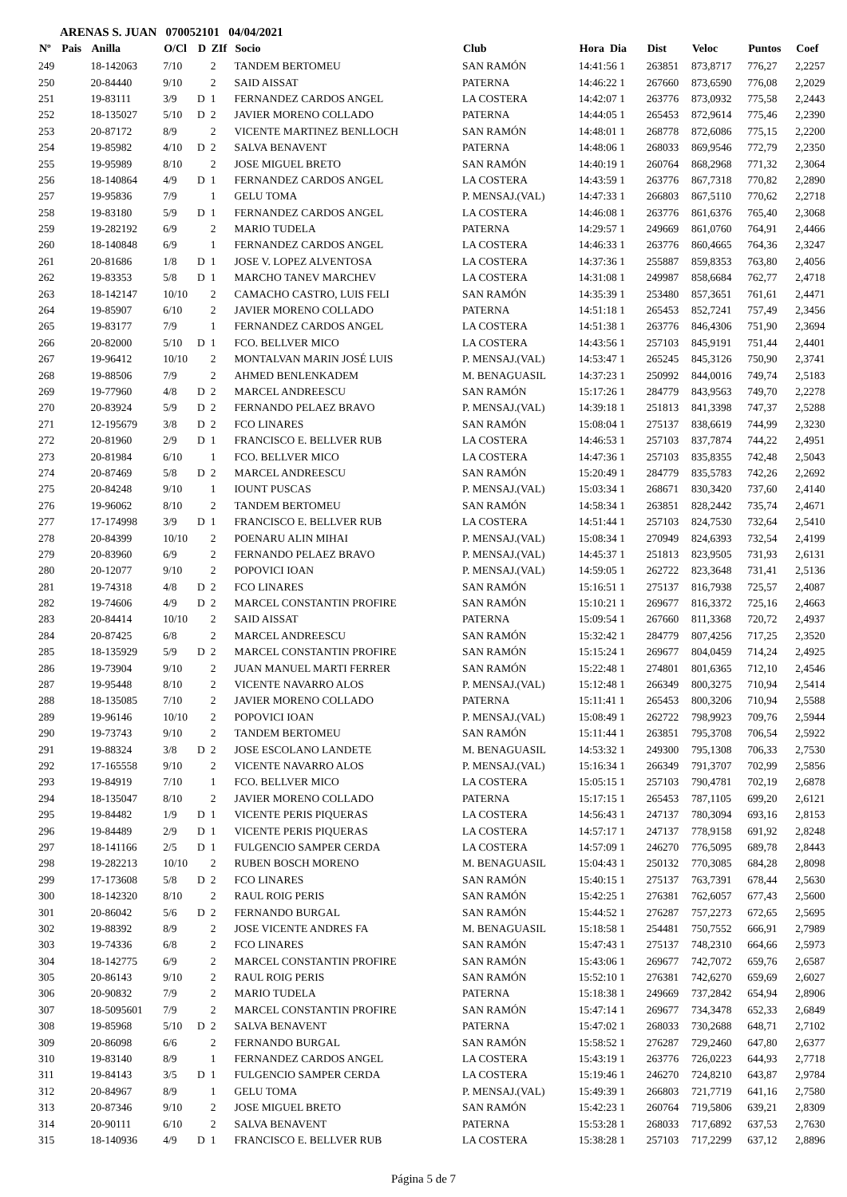ARENAS S. JUAN 070052101 04/04/2021
| Nº | Pais | Anilla | O/Cl | D | ZIf | Socio | Club | Hora Dia | Dist | Veloc | Puntos | Coef |
| --- | --- | --- | --- | --- | --- | --- | --- | --- | --- | --- | --- | --- |
| 249 | | 18-142063 | 7/10 | | 2 | TANDEM BERTOMEU | SAN RAMÓN | 14:41:56 1 | 263851 | 873,8717 | 776,27 | 2,2257 |
| 250 | | 20-84440 | 9/10 | | 2 | SAID AISSAT | PATERNA | 14:46:22 1 | 267660 | 873,6590 | 776,08 | 2,2029 |
| 251 | | 19-83111 | 3/9 | D | 1 | FERNANDEZ CARDOS ANGEL | LA COSTERA | 14:42:07 1 | 263776 | 873,0932 | 775,58 | 2,2443 |
| 252 | | 18-135027 | 5/10 | D | 2 | JAVIER MORENO COLLADO | PATERNA | 14:44:05 1 | 265453 | 872,9614 | 775,46 | 2,2390 |
| 253 | | 20-87172 | 8/9 | | 2 | VICENTE MARTINEZ BENLLOCH | SAN RAMÓN | 14:48:01 1 | 268778 | 872,6086 | 775,15 | 2,2200 |
| 254 | | 19-85982 | 4/10 | D | 2 | SALVA BENAVENT | PATERNA | 14:48:06 1 | 268033 | 869,9546 | 772,79 | 2,2350 |
| 255 | | 19-95989 | 8/10 | | 2 | JOSE MIGUEL BRETO | SAN RAMÓN | 14:40:19 1 | 260764 | 868,2968 | 771,32 | 2,3064 |
| 256 | | 18-140864 | 4/9 | D | 1 | FERNANDEZ CARDOS ANGEL | LA COSTERA | 14:43:59 1 | 263776 | 867,7318 | 770,82 | 2,2890 |
| 257 | | 19-95836 | 7/9 | | 1 | GELU TOMA | P. MENSAJ.(VAL) | 14:47:33 1 | 266803 | 867,5110 | 770,62 | 2,2718 |
| 258 | | 19-83180 | 5/9 | D | 1 | FERNANDEZ CARDOS ANGEL | LA COSTERA | 14:46:08 1 | 263776 | 861,6376 | 765,40 | 2,3068 |
| 259 | | 19-282192 | 6/9 | | 2 | MARIO TUDELA | PATERNA | 14:29:57 1 | 249669 | 861,0760 | 764,91 | 2,4466 |
| 260 | | 18-140848 | 6/9 | | 1 | FERNANDEZ CARDOS ANGEL | LA COSTERA | 14:46:33 1 | 263776 | 860,4665 | 764,36 | 2,3247 |
| 261 | | 20-81686 | 1/8 | D | 1 | JOSE V. LOPEZ ALVENTOSA | LA COSTERA | 14:37:36 1 | 255887 | 859,8353 | 763,80 | 2,4056 |
| 262 | | 19-83353 | 5/8 | D | 1 | MARCHO TANEV MARCHEV | LA COSTERA | 14:31:08 1 | 249987 | 858,6684 | 762,77 | 2,4718 |
| 263 | | 18-142147 | 10/10 | | 2 | CAMACHO CASTRO, LUIS FELI | SAN RAMÓN | 14:35:39 1 | 253480 | 857,3651 | 761,61 | 2,4471 |
| 264 | | 19-85907 | 6/10 | | 2 | JAVIER MORENO COLLADO | PATERNA | 14:51:18 1 | 265453 | 852,7241 | 757,49 | 2,3456 |
| 265 | | 19-83177 | 7/9 | | 1 | FERNANDEZ CARDOS ANGEL | LA COSTERA | 14:51:38 1 | 263776 | 846,4306 | 751,90 | 2,3694 |
| 266 | | 20-82000 | 5/10 | D | 1 | FCO. BELLVER MICO | LA COSTERA | 14:43:56 1 | 257103 | 845,9191 | 751,44 | 2,4401 |
| 267 | | 19-96412 | 10/10 | | 2 | MONTALVAN MARIN JOSÉ LUIS | P. MENSAJ.(VAL) | 14:53:47 1 | 265245 | 845,3126 | 750,90 | 2,3741 |
| 268 | | 19-88506 | 7/9 | | 2 | AHMED BENLENKADEM | M. BENAGUASIL | 14:37:23 1 | 250992 | 844,0016 | 749,74 | 2,5183 |
| 269 | | 19-77960 | 4/8 | D | 2 | MARCEL ANDREESCU | SAN RAMÓN | 15:17:26 1 | 284779 | 843,9563 | 749,70 | 2,2278 |
| 270 | | 20-83924 | 5/9 | D | 2 | FERNANDO PELAEZ BRAVO | P. MENSAJ.(VAL) | 14:39:18 1 | 251813 | 841,3398 | 747,37 | 2,5288 |
| 271 | | 12-195679 | 3/8 | D | 2 | FCO LINARES | SAN RAMÓN | 15:08:04 1 | 275137 | 838,6619 | 744,99 | 2,3230 |
| 272 | | 20-81960 | 2/9 | D | 1 | FRANCISCO E. BELLVER RUB | LA COSTERA | 14:46:53 1 | 257103 | 837,7874 | 744,22 | 2,4951 |
| 273 | | 20-81984 | 6/10 | | 1 | FCO. BELLVER MICO | LA COSTERA | 14:47:36 1 | 257103 | 835,8355 | 742,48 | 2,5043 |
| 274 | | 20-87469 | 5/8 | D | 2 | MARCEL ANDREESCU | SAN RAMÓN | 15:20:49 1 | 284779 | 835,5783 | 742,26 | 2,2692 |
| 275 | | 20-84248 | 9/10 | | 1 | IOUNT PUSCAS | P. MENSAJ.(VAL) | 15:03:34 1 | 268671 | 830,3420 | 737,60 | 2,4140 |
| 276 | | 19-96062 | 8/10 | | 2 | TANDEM BERTOMEU | SAN RAMÓN | 14:58:34 1 | 263851 | 828,2442 | 735,74 | 2,4671 |
| 277 | | 17-174998 | 3/9 | D | 1 | FRANCISCO E. BELLVER RUB | LA COSTERA | 14:51:44 1 | 257103 | 824,7530 | 732,64 | 2,5410 |
| 278 | | 20-84399 | 10/10 | | 2 | POENARU ALIN MIHAI | P. MENSAJ.(VAL) | 15:08:34 1 | 270949 | 824,6393 | 732,54 | 2,4199 |
| 279 | | 20-83960 | 6/9 | | 2 | FERNANDO PELAEZ BRAVO | P. MENSAJ.(VAL) | 14:45:37 1 | 251813 | 823,9505 | 731,93 | 2,6131 |
| 280 | | 20-12077 | 9/10 | | 2 | POPOVICI IOAN | P. MENSAJ.(VAL) | 14:59:05 1 | 262722 | 823,3648 | 731,41 | 2,5136 |
| 281 | | 19-74318 | 4/8 | D | 2 | FCO LINARES | SAN RAMÓN | 15:16:51 1 | 275137 | 816,7938 | 725,57 | 2,4087 |
| 282 | | 19-74606 | 4/9 | D | 2 | MARCEL CONSTANTIN PROFIRE | SAN RAMÓN | 15:10:21 1 | 269677 | 816,3372 | 725,16 | 2,4663 |
| 283 | | 20-84414 | 10/10 | | 2 | SAID AISSAT | PATERNA | 15:09:54 1 | 267660 | 811,3368 | 720,72 | 2,4937 |
| 284 | | 20-87425 | 6/8 | | 2 | MARCEL ANDREESCU | SAN RAMÓN | 15:32:42 1 | 284779 | 807,4256 | 717,25 | 2,3520 |
| 285 | | 18-135929 | 5/9 | D | 2 | MARCEL CONSTANTIN PROFIRE | SAN RAMÓN | 15:15:24 1 | 269677 | 804,0459 | 714,24 | 2,4925 |
| 286 | | 19-73904 | 9/10 | | 2 | JUAN MANUEL MARTI FERRER | SAN RAMÓN | 15:22:48 1 | 274801 | 801,6365 | 712,10 | 2,4546 |
| 287 | | 19-95448 | 8/10 | | 2 | VICENTE NAVARRO ALOS | P. MENSAJ.(VAL) | 15:12:48 1 | 266349 | 800,3275 | 710,94 | 2,5414 |
| 288 | | 18-135085 | 7/10 | | 2 | JAVIER MORENO COLLADO | PATERNA | 15:11:41 1 | 265453 | 800,3206 | 710,94 | 2,5588 |
| 289 | | 19-96146 | 10/10 | | 2 | POPOVICI IOAN | P. MENSAJ.(VAL) | 15:08:49 1 | 262722 | 798,9923 | 709,76 | 2,5944 |
| 290 | | 19-73743 | 9/10 | | 2 | TANDEM BERTOMEU | SAN RAMÓN | 15:11:44 1 | 263851 | 795,3708 | 706,54 | 2,5922 |
| 291 | | 19-88324 | 3/8 | D | 2 | JOSE ESCOLANO LANDETE | M. BENAGUASIL | 14:53:32 1 | 249300 | 795,1308 | 706,33 | 2,7530 |
| 292 | | 17-165558 | 9/10 | | 2 | VICENTE NAVARRO ALOS | P. MENSAJ.(VAL) | 15:16:34 1 | 266349 | 791,3707 | 702,99 | 2,5856 |
| 293 | | 19-84919 | 7/10 | | 1 | FCO. BELLVER MICO | LA COSTERA | 15:05:15 1 | 257103 | 790,4781 | 702,19 | 2,6878 |
| 294 | | 18-135047 | 8/10 | | 2 | JAVIER MORENO COLLADO | PATERNA | 15:17:15 1 | 265453 | 787,1105 | 699,20 | 2,6121 |
| 295 | | 19-84482 | 1/9 | D | 1 | VICENTE PERIS PIQUERAS | LA COSTERA | 14:56:43 1 | 247137 | 780,3094 | 693,16 | 2,8153 |
| 296 | | 19-84489 | 2/9 | D | 1 | VICENTE PERIS PIQUERAS | LA COSTERA | 14:57:17 1 | 247137 | 778,9158 | 691,92 | 2,8248 |
| 297 | | 18-141166 | 2/5 | D | 1 | FULGENCIO SAMPER CERDA | LA COSTERA | 14:57:09 1 | 246270 | 776,5095 | 689,78 | 2,8443 |
| 298 | | 19-282213 | 10/10 | | 2 | RUBEN BOSCH MORENO | M. BENAGUASIL | 15:04:43 1 | 250132 | 770,3085 | 684,28 | 2,8098 |
| 299 | | 17-173608 | 5/8 | D | 2 | FCO LINARES | SAN RAMÓN | 15:40:15 1 | 275137 | 763,7391 | 678,44 | 2,5630 |
| 300 | | 18-142320 | 8/10 | | 2 | RAUL ROIG PERIS | SAN RAMÓN | 15:42:25 1 | 276381 | 762,6057 | 677,43 | 2,5600 |
| 301 | | 20-86042 | 5/6 | D | 2 | FERNANDO BURGAL | SAN RAMÓN | 15:44:52 1 | 276287 | 757,2273 | 672,65 | 2,5695 |
| 302 | | 19-88392 | 8/9 | | 2 | JOSE VICENTE ANDRES FA | M. BENAGUASIL | 15:18:58 1 | 254481 | 750,7552 | 666,91 | 2,7989 |
| 303 | | 19-74336 | 6/8 | | 2 | FCO LINARES | SAN RAMÓN | 15:47:43 1 | 275137 | 748,2310 | 664,66 | 2,5973 |
| 304 | | 18-142775 | 6/9 | | 2 | MARCEL CONSTANTIN PROFIRE | SAN RAMÓN | 15:43:06 1 | 269677 | 742,7072 | 659,76 | 2,6587 |
| 305 | | 20-86143 | 9/10 | | 2 | RAUL ROIG PERIS | SAN RAMÓN | 15:52:10 1 | 276381 | 742,6270 | 659,69 | 2,6027 |
| 306 | | 20-90832 | 7/9 | | 2 | MARIO TUDELA | PATERNA | 15:18:38 1 | 249669 | 737,2842 | 654,94 | 2,8906 |
| 307 | | 18-5095601 | 7/9 | | 2 | MARCEL CONSTANTIN PROFIRE | SAN RAMÓN | 15:47:14 1 | 269677 | 734,3478 | 652,33 | 2,6849 |
| 308 | | 19-85968 | 5/10 | D | 2 | SALVA BENAVENT | PATERNA | 15:47:02 1 | 268033 | 730,2688 | 648,71 | 2,7102 |
| 309 | | 20-86098 | 6/6 | | 2 | FERNANDO BURGAL | SAN RAMÓN | 15:58:52 1 | 276287 | 729,2460 | 647,80 | 2,6377 |
| 310 | | 19-83140 | 8/9 | | 1 | FERNANDEZ CARDOS ANGEL | LA COSTERA | 15:43:19 1 | 263776 | 726,0223 | 644,93 | 2,7718 |
| 311 | | 19-84143 | 3/5 | D | 1 | FULGENCIO SAMPER CERDA | LA COSTERA | 15:19:46 1 | 246270 | 724,8210 | 643,87 | 2,9784 |
| 312 | | 20-84967 | 8/9 | | 1 | GELU TOMA | P. MENSAJ.(VAL) | 15:49:39 1 | 266803 | 721,7719 | 641,16 | 2,7580 |
| 313 | | 20-87346 | 9/10 | | 2 | JOSE MIGUEL BRETO | SAN RAMÓN | 15:42:23 1 | 260764 | 719,5806 | 639,21 | 2,8309 |
| 314 | | 20-90111 | 6/10 | | 2 | SALVA BENAVENT | PATERNA | 15:53:28 1 | 268033 | 717,6892 | 637,53 | 2,7630 |
| 315 | | 18-140936 | 4/9 | D | 1 | FRANCISCO E. BELLVER RUB | LA COSTERA | 15:38:28 1 | 257103 | 717,2299 | 637,12 | 2,8896 |
Página 5 de 7